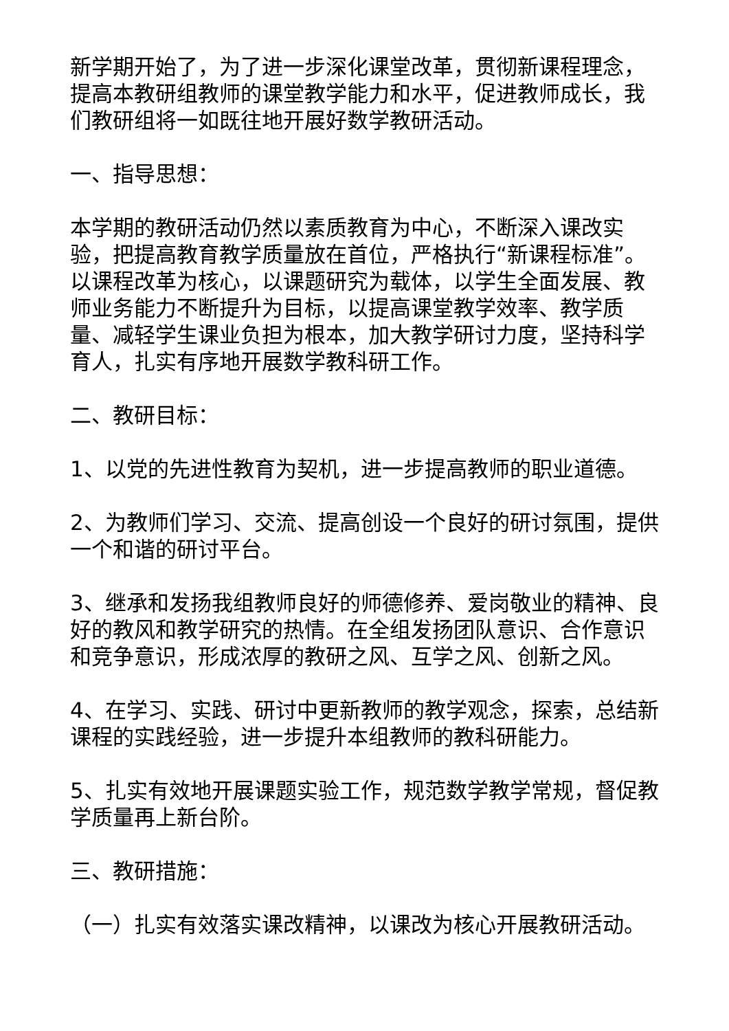新学期开始了，为了进一步深化课堂改革，贯彻新课程理念，提高本教研组教师的课堂教学能力和水平，促进教师成长，我们教研组将一如既往地开展好数学教研活动。
一、指导思想：
本学期的教研活动仍然以素质教育为中心，不断深入课改实验，把提高教育教学质量放在首位，严格执行“新课程标准”。以课程改革为核心，以课题研究为载体，以学生全面发展、教师业务能力不断提升为目标，以提高课堂教学效率、教学质量、减轻学生课业负担为根本，加大教学研讨力度，坚持科学育人，扎实有序地开展数学教科研工作。
二、教研目标：
1、以党的先进性教育为契机，进一步提高教师的职业道德。
2、为教师们学习、交流、提高创设一个良好的研讨氛围，提供一个和谐的研讨平台。
3、继承和发扬我组教师良好的师德修养、爱岗敬业的精神、良好的教风和教学研究的热情。在全组发扬团队意识、合作意识和竞争意识，形成浓厚的教研之风、互学之风、创新之风。
4、在学习、实践、研讨中更新教师的教学观念，探索，总结新课程的实践经验，进一步提升本组教师的教科研能力。
5、扎实有效地开展课题实验工作，规范数学教学常规，督促教学质量再上新台阶。
三、教研措施：
（一）扎实有效落实课改精神，以课改为核心开展教研活动。